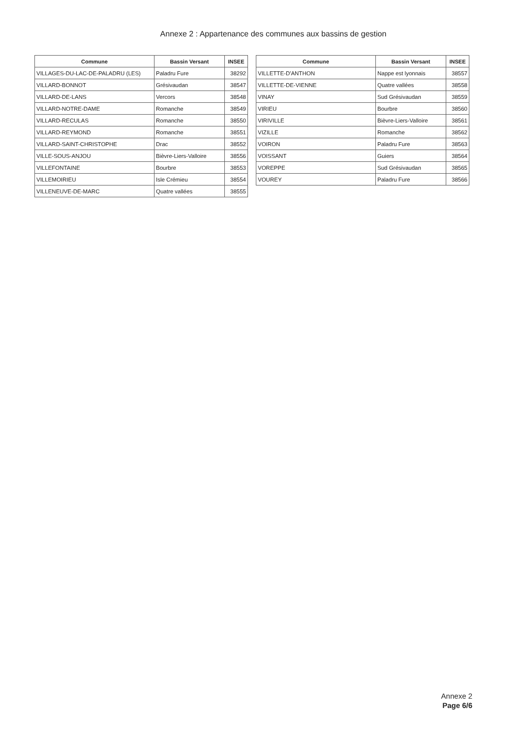Annexe 2 : Appartenance des communes aux bassins de gestion
| Commune | Bassin Versant | INSEE |
| --- | --- | --- |
| VILLAGES-DU-LAC-DE-PALADRU (LES) | Paladru Fure | 38292 |
| VILLARD-BONNOT | Grésivaudan | 38547 |
| VILLARD-DE-LANS | Vercors | 38548 |
| VILLARD-NOTRE-DAME | Romanche | 38549 |
| VILLARD-RECULAS | Romanche | 38550 |
| VILLARD-REYMOND | Romanche | 38551 |
| VILLARD-SAINT-CHRISTOPHE | Drac | 38552 |
| VILLE-SOUS-ANJOU | Bièvre-Liers-Valloire | 38556 |
| VILLEFONTAINE | Bourbre | 38553 |
| VILLEMOIRIEU | Isle Crémieu | 38554 |
| VILLENEUVE-DE-MARC | Quatre vallées | 38555 |
| Commune | Bassin Versant | INSEE |
| --- | --- | --- |
| VILLETTE-D'ANTHON | Nappe est lyonnais | 38557 |
| VILLETTE-DE-VIENNE | Quatre vallées | 38558 |
| VINAY | Sud Grésivaudan | 38559 |
| VIRIEU | Bourbre | 38560 |
| VIRIVILLE | Bièvre-Liers-Valloire | 38561 |
| VIZILLE | Romanche | 38562 |
| VOIRON | Paladru Fure | 38563 |
| VOISSANT | Guiers | 38564 |
| VOREPPE | Sud Grésivaudan | 38565 |
| VOUREY | Paladru Fure | 38566 |
Annexe 2
Page 6/6